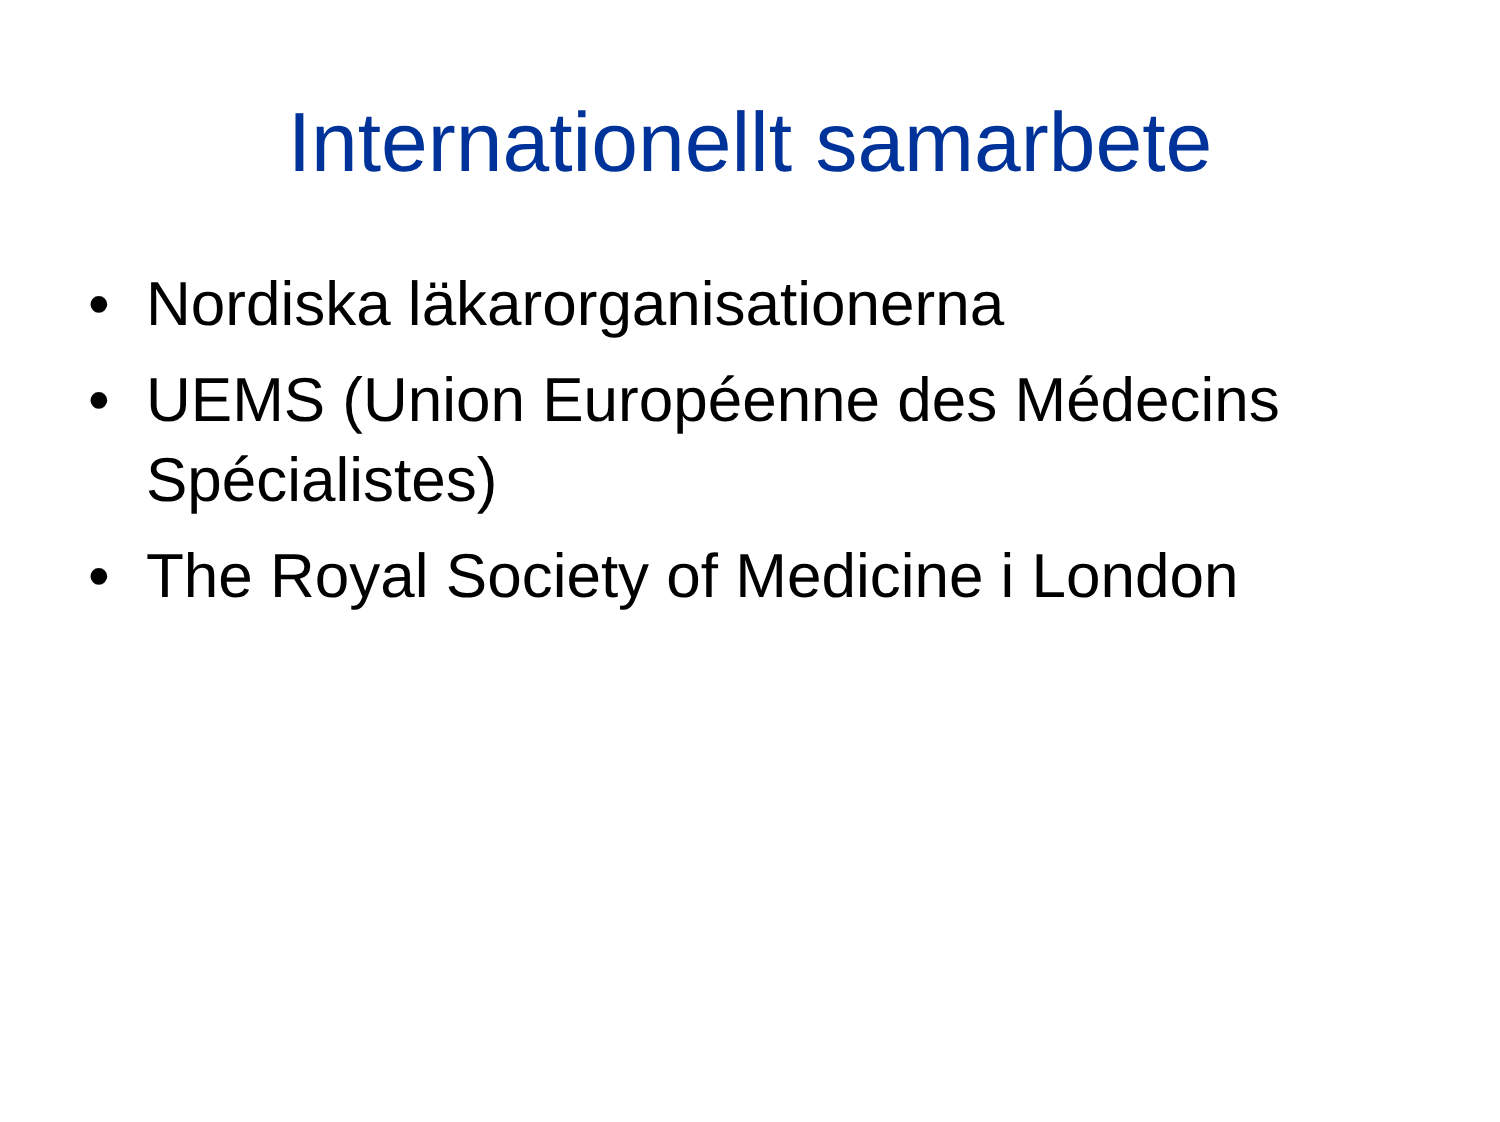Internationellt samarbete
• Nordiska läkarorganisationerna
• UEMS (Union Européenne des Médecins Spécialistes)
• The Royal Society of Medicine i London